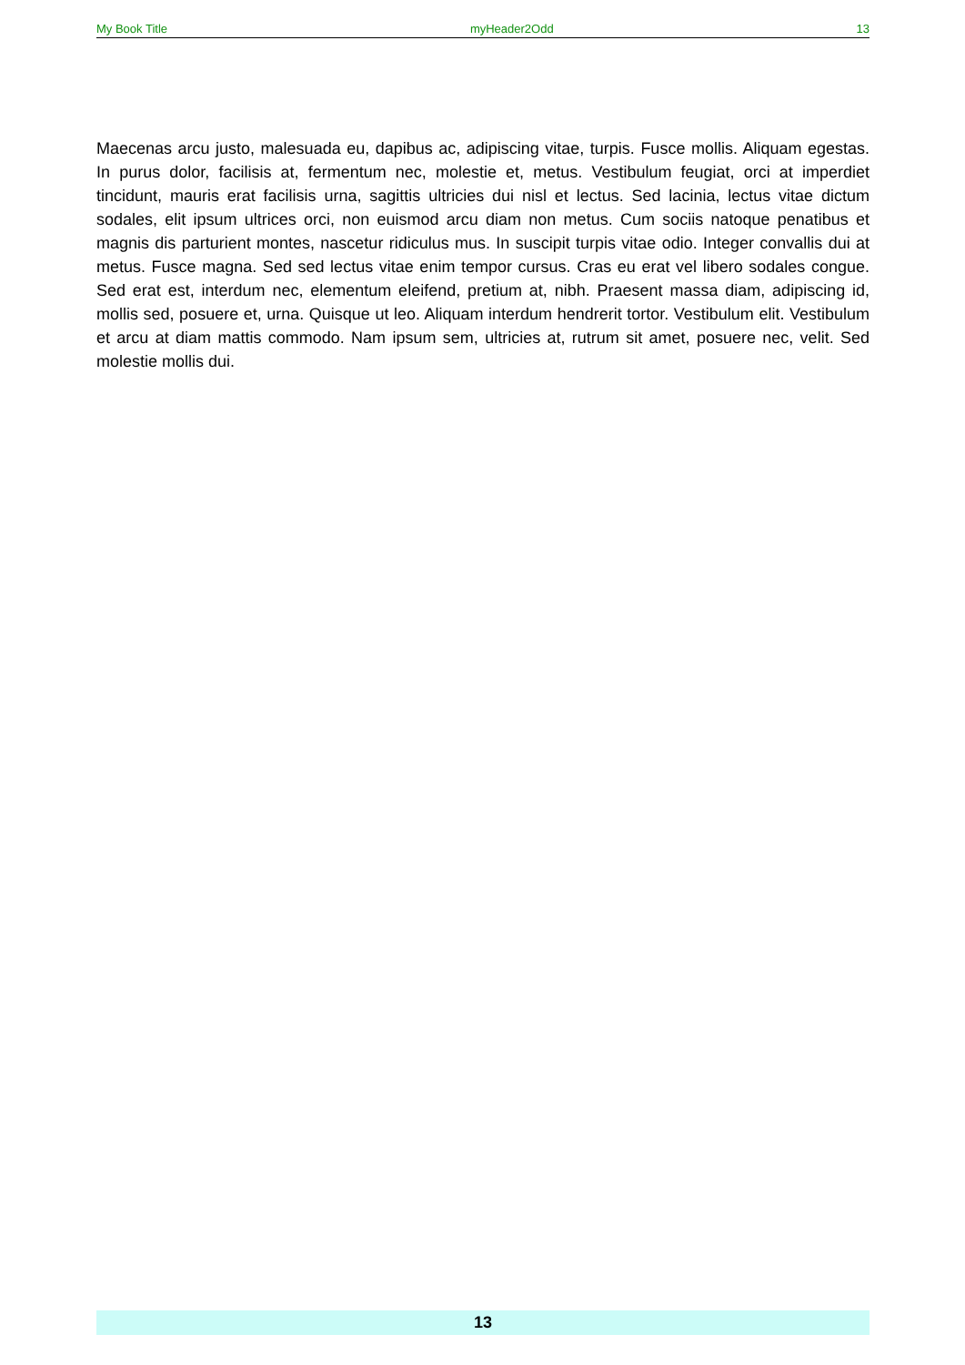My Book Title myHeader2Odd 13
Maecenas arcu justo, malesuada eu, dapibus ac, adipiscing vitae, turpis. Fusce mollis. Aliquam egestas. In purus dolor, facilisis at, fermentum nec, molestie et, metus. Vestibulum feugiat, orci at imperdiet tincidunt, mauris erat facilisis urna, sagittis ultricies dui nisl et lectus. Sed lacinia, lectus vitae dictum sodales, elit ipsum ultrices orci, non euismod arcu diam non metus. Cum sociis natoque penatibus et magnis dis parturient montes, nascetur ridiculus mus. In suscipit turpis vitae odio. Integer convallis dui at metus. Fusce magna. Sed sed lectus vitae enim tempor cursus. Cras eu erat vel libero sodales congue. Sed erat est, interdum nec, elementum eleifend, pretium at, nibh. Praesent massa diam, adipiscing id, mollis sed, posuere et, urna. Quisque ut leo. Aliquam interdum hendrerit tortor. Vestibulum elit. Vestibulum et arcu at diam mattis commodo. Nam ipsum sem, ultricies at, rutrum sit amet, posuere nec, velit. Sed molestie mollis dui.
13